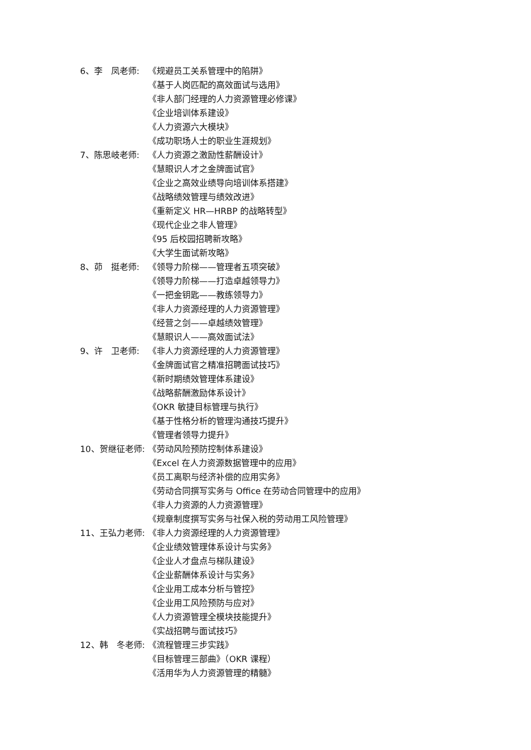6、李　凤老师: 《规避员工关系管理中的陷阱》
《基于人岗匹配的高效面试与选用》
《非人部门经理的人力资源管理必修课》
《企业培训体系建设》
《人力资源六大模块》
《成功职场人士的职业生涯规划》
7、陈思岐老师: 《人力资源之激励性薪酬设计》
《慧眼识人才之金牌面试官》
《企业之高效业绩导向培训体系搭建》
《战略绩效管理与绩效改进》
《重新定义 HR—HRBP 的战略转型》
《现代企业之非人管理》
《95 后校园招聘新攻略》
《大学生面试新攻略》
8、茆　挺老师: 《领导力阶梯——管理者五项突破》
《领导力阶梯——打造卓越领导力》
《一把金钥匙——教练领导力》
《非人力资源经理的人力资源管理》
《经营之剑——卓越绩效管理》
《慧眼识人——高效面试法》
9、许　卫老师: 《非人力资源经理的人力资源管理》
《金牌面试官之精准招聘面试技巧》
《新时期绩效管理体系建设》
《战略薪酬激励体系设计》
《OKR 敏捷目标管理与执行》
《基于性格分析的管理沟通技巧提升》
《管理者领导力提升》
10、贺继征老师: 《劳动风险预防控制体系建设》
《Excel 在人力资源数据管理中的应用》
《员工离职与经济补偿的应用实务》
《劳动合同撰写实务与 Office 在劳动合同管理中的应用》
《非人力资源的人力资源管理》
《规章制度撰写实务与社保入税的劳动用工风险管理》
11、王弘力老师: 《非人力资源经理的人力资源管理》
《企业绩效管理体系设计与实务》
《企业人才盘点与梯队建设》
《企业薪酬体系设计与实务》
《企业用工成本分析与管控》
《企业用工风险预防与应对》
《人力资源管理全模块技能提升》
《实战招聘与面试技巧》
12、韩　冬老师: 《流程管理三步实践》
《目标管理三部曲》（OKR 课程）
《活用华为人力资源管理的精髓》